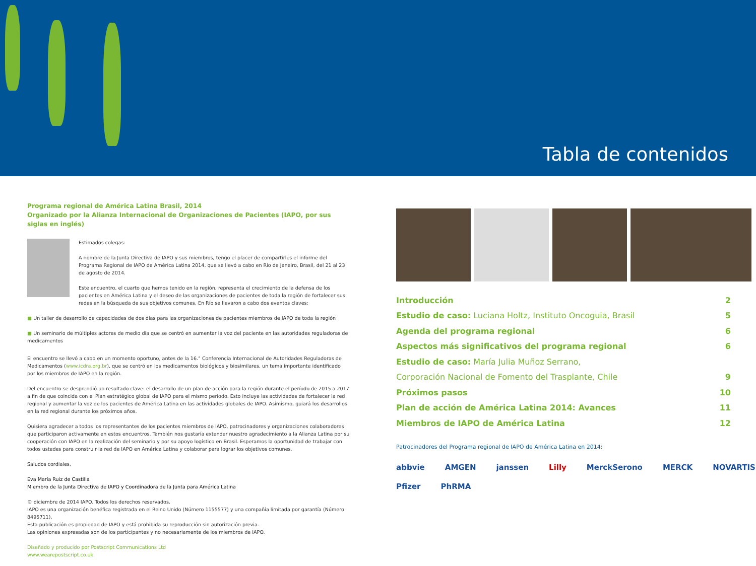Tabla de contenidos
Programa regional de América Latina Brasil, 2014
Organizado por la Alianza Internacional de Organizaciones de Pacientes (IAPO, por sus siglas en inglés)
Estimados colegas:
A nombre de la Junta Directiva de IAPO y sus miembros, tengo el placer de compartirles el informe del Programa Regional de IAPO de América Latina 2014, que se llevó a cabo en Río de Janeiro, Brasil, del 21 al 23 de agosto de 2014.
Este encuentro, el cuarto que hemos tenido en la región, representa el crecimiento de la defensa de los pacientes en América Latina y el deseo de las organizaciones de pacientes de toda la región de fortalecer sus redes en la búsqueda de sus objetivos comunes. En Río se llevaron a cabo dos eventos claves:
■ Un taller de desarrollo de capacidades de dos días para las organizaciones de pacientes miembros de IAPO de toda la región
■ Un seminario de múltiples actores de medio día que se centró en aumentar la voz del paciente en las autoridades reguladoras de medicamentos
El encuentro se llevó a cabo en un momento oportuno, antes de la 16.° Conferencia Internacional de Autoridades Reguladoras de Medicamentos (www.icdra.org.br), que se centró en los medicamentos biológicos y biosimilares, un tema importante identificado por los miembros de IAPO en la región.
Del encuentro se desprendió un resultado clave: el desarrollo de un plan de acción para la región durante el período de 2015 a 2017 a fin de que coincida con el Plan estratégico global de IAPO para el mismo período. Esto incluye las actividades de fortalecer la red regional y aumentar la voz de los pacientes de América Latina en las actividades globales de IAPO. Asimismo, guiará los desarrollos en la red regional durante los próximos años.
Quisiera agradecer a todos los representantes de los pacientes miembros de IAPO, patrocinadores y organizaciones colaboradores que participaron activamente en estos encuentros. También nos gustaría extender nuestro agradecimiento a la Alianza Latina por su cooperación con IAPO en la realización del seminario y por su apoyo logístico en Brasil. Esperamos la oportunidad de trabajar con todos ustedes para construir la red de IAPO en América Latina y colaborar para lograr los objetivos comunes.
Saludos cordiales,
Eva María Ruiz de Castilla
Miembro de la Junta Directiva de IAPO y Coordinadora de la Junta para América Latina
© diciembre de 2014 IAPO. Todos los derechos reservados.
IAPO es una organización benéfica registrada en el Reino Unido (Número 1155577) y una compañía limitada por garantía (Número 8495711).
Esta publicación es propiedad de IAPO y está prohibida su reproducción sin autorización previa.
Las opiniones expresadas son de los participantes y no necesariamente de los miembros de IAPO.
Diseñado y producido por Postscript Communications Ltd
www.wearepostscript.co.uk
| Introducción | 2 |
| Estudio de caso: Luciana Holtz, Instituto Oncoguia, Brasil | 5 |
| Agenda del programa regional | 6 |
| Aspectos más significativos del programa regional | 6 |
| Estudio de caso: María Julia Muñoz Serrano, | |
| Corporación Nacional de Fomento del Trasplante, Chile | 9 |
| Próximos pasos | 10 |
| Plan de acción de América Latina 2014: Avances | 11 |
| Miembros de IAPO de América Latina | 12 |
Patrocinadores del Programa regional de IAPO de América Latina en 2014:
abbvie AMGEN janssen Lilly MerckSerono MERCK NOVARTIS Pfizer PhRMA